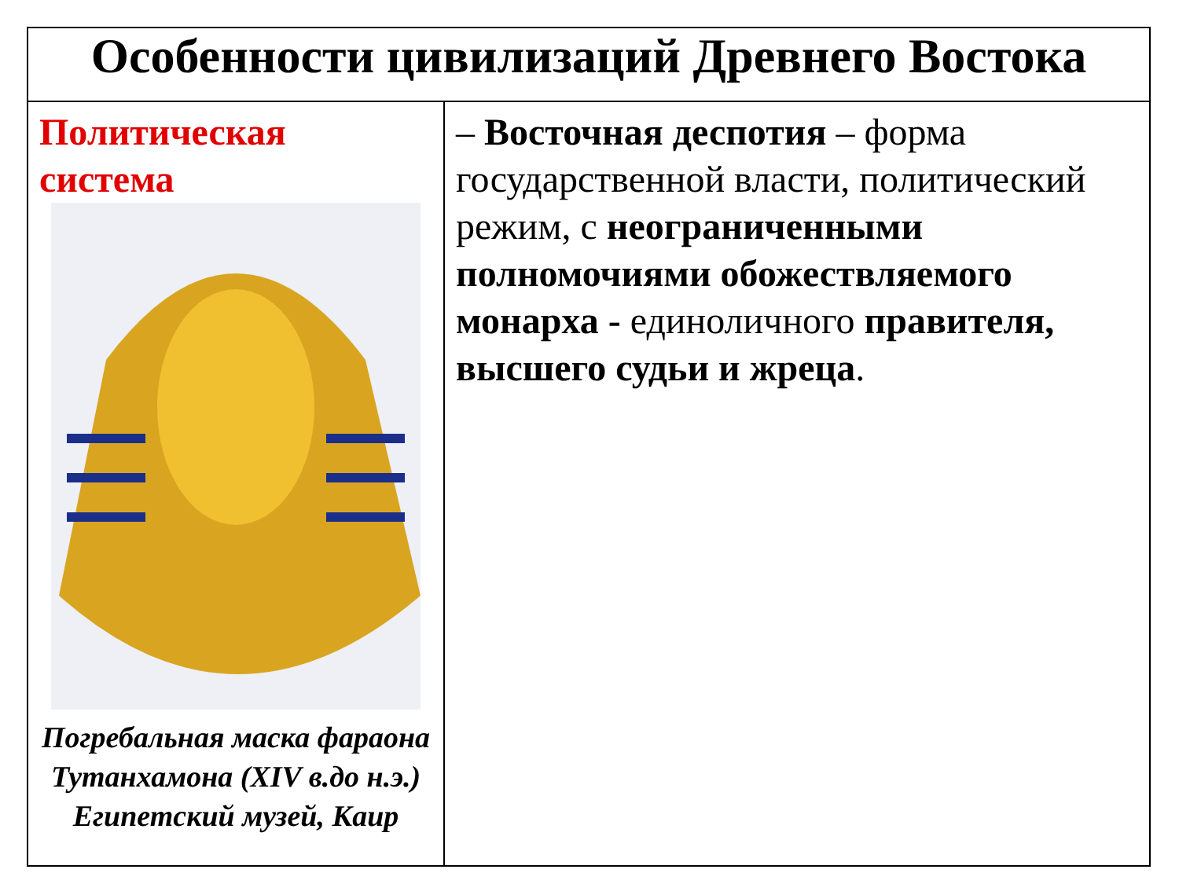| Особенности цивилизаций Древнего Востока | |
| --- | --- |
| Политическая система Погребальная маска фараона Тутанхамона (XIV в.до н.э.) Египетский музей, Каир | – Восточная деспотия – форма государственной власти, политический режим, с неограниченными полномочиями обожествляемого монарха - единоличного правителя, высшего судьи и жреца . |